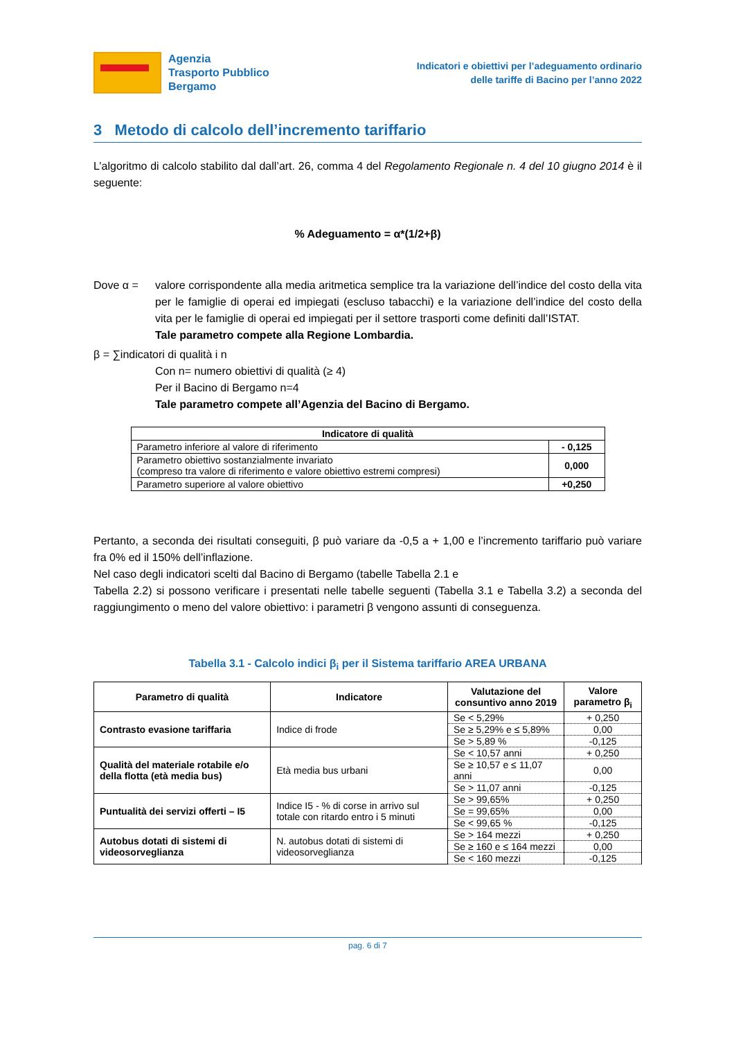Agenzia
Trasporto Pubblico
Bergamo
Indicatori e obiettivi per l’adeguamento ordinario
delle tariffe di Bacino per l’anno 2022
3 Metodo di calcolo dell’incremento tariffario
L’algoritmo di calcolo stabilito dal dall’art. 26, comma 4 del Regolamento Regionale n. 4 del 10 giugno 2014 è il seguente:
% Adeguamento = α*(1/2+β)
Dove α = valore corrispondente alla media aritmetica semplice tra la variazione dell’indice del costo della vita per le famiglie di operai ed impiegati (escluso tabacchi) e la variazione dell’indice del costo della vita per le famiglie di operai ed impiegati per il settore trasporti come definiti dall’ISTAT.
Tale parametro compete alla Regione Lombardia.
β = ∑indicatori di qualità i n
Con n= numero obiettivi di qualità (≥ 4)
Per il Bacino di Bergamo n=4
Tale parametro compete all’Agenzia del Bacino di Bergamo.
| Indicatore di qualità | |
| --- | --- |
| Parametro inferiore al valore di riferimento | - 0,125 |
| Parametro obiettivo sostanzialmente invariato (compreso tra valore di riferimento e valore obiettivo estremi compresi) | 0,000 |
| Parametro superiore al valore obiettivo | +0,250 |
Pertanto, a seconda dei risultati conseguiti, β può variare da -0,5 a + 1,00 e l’incremento tariffario può variare fra 0% ed il 150% dell’inflazione.
Nel caso degli indicatori scelti dal Bacino di Bergamo (tabelle Tabella 2.1 e
Tabella 2.2) si possono verificare i presentati nelle tabelle seguenti (Tabella 3.1 e Tabella 3.2) a seconda del raggiungimento o meno del valore obiettivo: i parametri β vengono assunti di conseguenza.
Tabella 3.1 - Calcolo indici β<sub>i</sub> per il Sistema tariffario AREA URBANA
| Parametro di qualità | Indicatore | Valutazione del consuntivo anno 2019 | Valore parametro β<sub>i</sub> |
| --- | --- | --- | --- |
| Contrasto evasione tariffaria | Indice di frode | Se < 5,29% | + 0,250 |
| | | Se ≥ 5,29% e ≤ 5,89% | 0,00 |
| | | Se > 5,89 % | -0,125 |
| Qualità del materiale rotabile e/o della flotta (età media bus) | Età media bus urbani | Se < 10,57 anni | + 0,250 |
| | | Se ≥ 10,57 e ≤ 11,07 anni | 0,00 |
| | | Se > 11,07 anni | -0,125 |
| Puntualità dei servizi offerti – I5 | Indice I5 - % di corse in arrivo sul totale con ritardo entro i 5 minuti | Se > 99,65% | + 0,250 |
| | | Se = 99,65% | 0,00 |
| | | Se < 99,65 % | -0,125 |
| Autobus dotati di sistemi di videosorveglianza | N. autobus dotati di sistemi di videosorveglianza | Se > 164 mezzi | + 0,250 |
| | | Se ≥ 160 e ≤ 164 mezzi | 0,00 |
| | | Se < 160 mezzi | -0,125 |
pag. 6 di 7